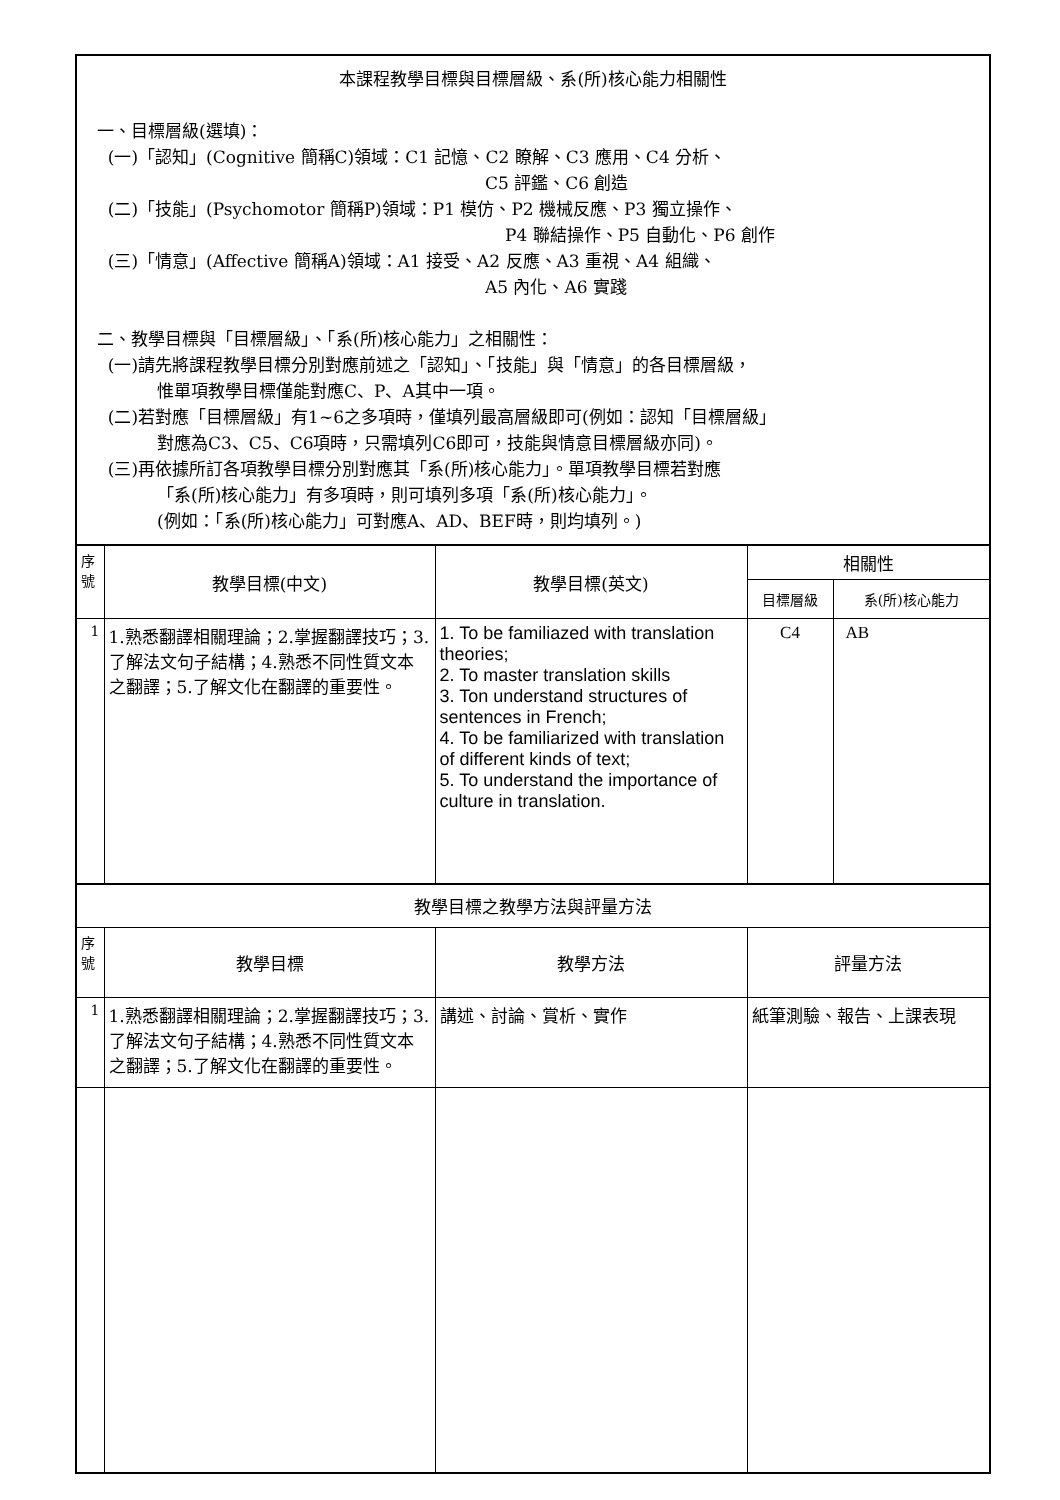| 本課程教學目標與目標層級、系(所)核心能力相關性 一、目標層級(選填)： (一)「認知」(Cognitive 簡稱C)領域：C1 記憶、C2 瞭解、C3 應用、C4 分析、 C5 評鑑、C6 創造 (二)「技能」(Psychomotor 簡稱P)領域：P1 模仿、P2 機械反應、P3 獨立操作、 P4 聯結操作、P5 自動化、P6 創作 (三)「情意」(Affective 簡稱A)領域：A1 接受、A2 反應、A3 重視、A4 組織、 A5 內化、A6 實踐 二、教學目標與「目標層級」、「系(所)核心能力」之相關性： (一)請先將課程教學目標分別對應前述之「認知」、「技能」與「情意」的各目標層級， 惟單項教學目標僅能對應C、P、A其中一項。 (二)若對應「目標層級」有1~6之多項時，僅填列最高層級即可(例如：認知「目標層級」 對應為C3、C5、C6項時，只需填列C6即可，技能與情意目標層級亦同)。 (三)再依據所訂各項教學目標分別對應其「系(所)核心能力」。單項教學目標若對應 「系(所)核心能力」有多項時，則可填列多項「系(所)核心能力」。 (例如：「系(所)核心能力」可對應A、AD、BEF時，則均填列。) | | | | |
| 序 號 | 教學目標(中文) | 教學目標(英文) | 相關性 | |
| | | | 目標層級 | 系(所)核心能力 |
| 1 | 1.熟悉翻譯相關理論；2.掌握翻譯技巧；3.了解法文句子結構；4.熟悉不同性質文本之翻譯；5.了解文化在翻譯的重要性。 | 1. To be familiazed with translation theories; 2. To master translation skills 3. Ton understand structures of sentences in French; 4. To be familiarized with translation of different kinds of text; 5. To understand the importance of culture in translation. | C4 | AB |
| 教學目標之教學方法與評量方法 | | | | |
| 序 號 | 教學目標 | 教學方法 | 評量方法 | |
| 1 | 1.熟悉翻譯相關理論；2.掌握翻譯技巧；3.了解法文句子結構；4.熟悉不同性質文本之翻譯；5.了解文化在翻譯的重要性。 | 講述、討論、賞析、實作 | 紙筆測驗、報告、上課表現 | |